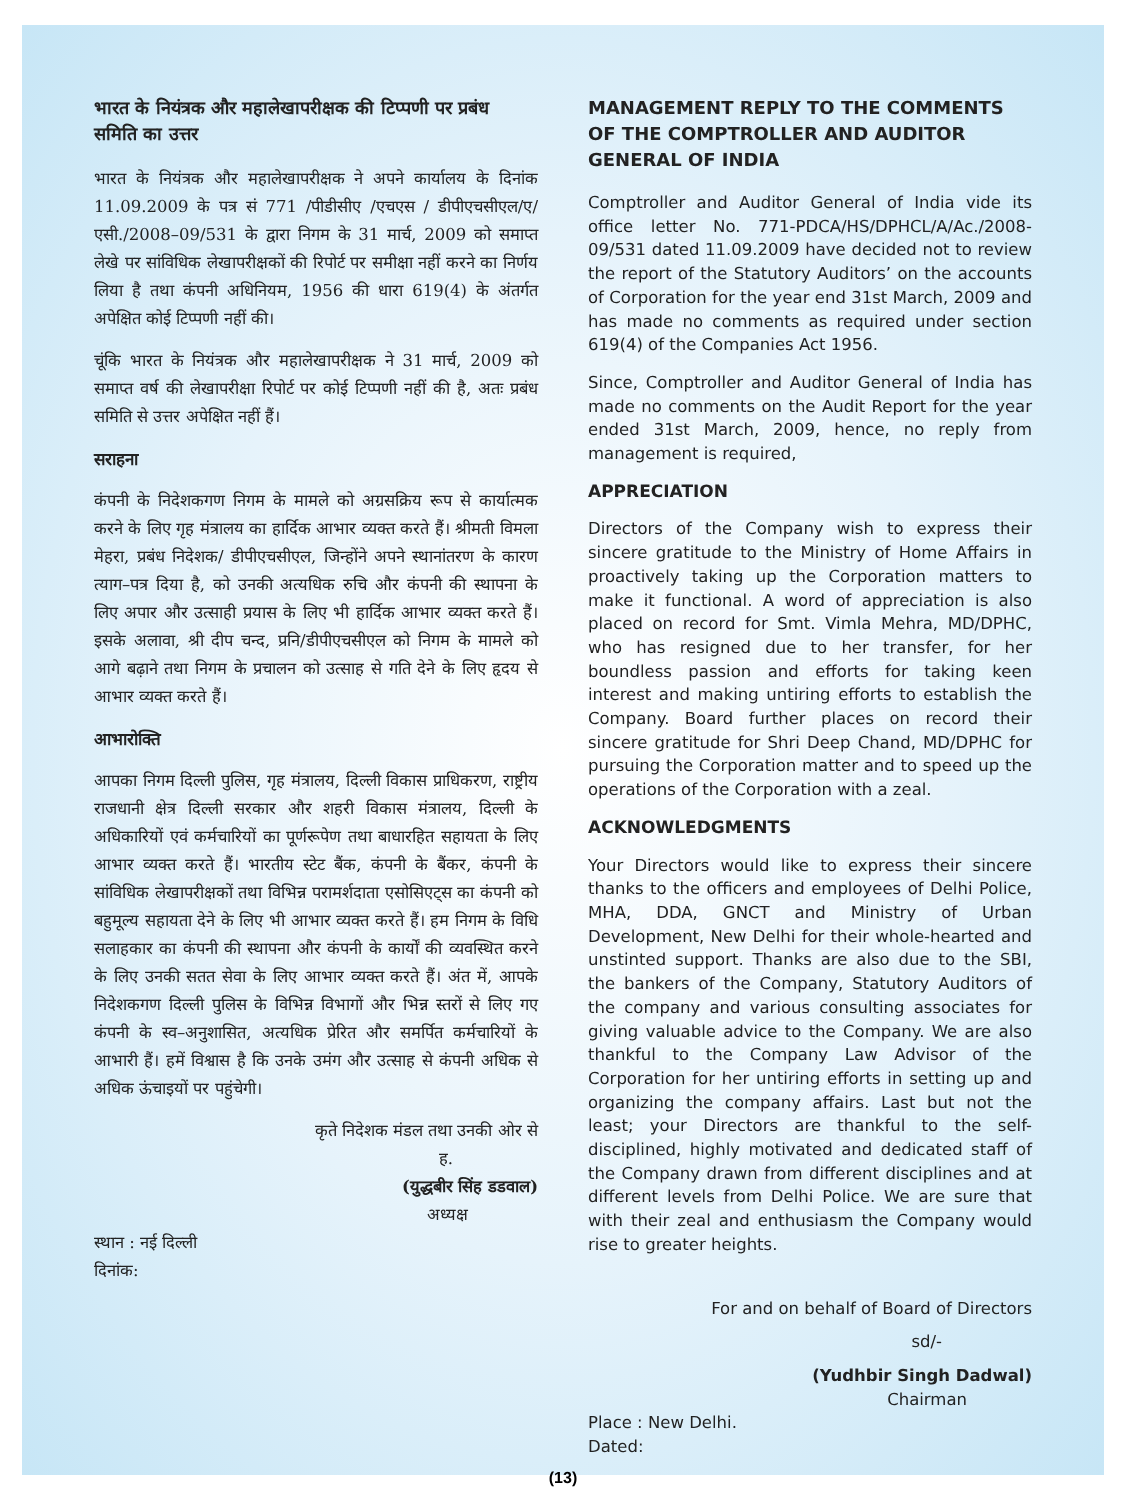भारत के नियंत्रक और महालेखापरीक्षक की टिप्पणी पर प्रबंध समिति का उत्तर
भारत के नियंत्रक और महालेखापरीक्षक ने अपने कार्यालय के दिनांक 11.09.2009 के पत्र सं 771 /पीडीसीए /एचएस / डीपीएचसीएल/ए/एसी./2008–09/531 के द्वारा निगम के 31 मार्च, 2009 को समाप्त लेखे पर सांविधिक लेखापरीक्षकों की रिपोर्ट पर समीक्षा नहीं करने का निर्णय लिया है तथा कंपनी अधिनियम, 1956 की धारा 619(4) के अंतर्गत अपेक्षित कोई टिप्पणी नहीं की।
चूंकि भारत के नियंत्रक और महालेखापरीक्षक ने 31 मार्च, 2009 को समाप्त वर्ष की लेखापरीक्षा रिपोर्ट पर कोई टिप्पणी नहीं की है, अतः प्रबंध समिति से उत्तर अपेक्षित नहीं हैं।
सराहना
कंपनी के निदेशकगण निगम के मामले को अग्रसक्रिय रूप से कार्यात्मक करने के लिए गृह मंत्रालय का हार्दिक आभार व्यक्त करते हैं। श्रीमती विमला मेहरा, प्रबंध निदेशक/ डीपीएचसीएल, जिन्होंने अपने स्थानांतरण के कारण त्याग–पत्र दिया है, को उनकी अत्यधिक रुचि और कंपनी की स्थापना के लिए अपार और उत्साही प्रयास के लिए भी हार्दिक आभार व्यक्त करते हैं। इसके अलावा, श्री दीप चन्द, प्रनि/डीपीएचसीएल को निगम के मामले को आगे बढ़ाने तथा निगम के प्रचालन को उत्साह से गति देने के लिए हृदय से आभार व्यक्त करते हैं।
आभारोक्ति
आपका निगम दिल्ली पुलिस, गृह मंत्रालय, दिल्ली विकास प्राधिकरण, राष्ट्रीय राजधानी क्षेत्र दिल्ली सरकार और शहरी विकास मंत्रालय, दिल्ली के अधिकारियों एवं कर्मचारियों का पूर्णरूपेण तथा बाधारहित सहायता के लिए आभार व्यक्त करते हैं। भारतीय स्टेट बैंक, कंपनी के बैंकर, कंपनी के सांविधिक लेखापरीक्षकों तथा विभिन्न परामर्शदाता एसोसिएट्स का कंपनी को बहुमूल्य सहायता देने के लिए भी आभार व्यक्त करते हैं। हम निगम के विधि सलाहकार का कंपनी की स्थापना और कंपनी के कार्यों की व्यवस्थित करने के लिए उनकी सतत सेवा के लिए आभार व्यक्त करते हैं। अंत में, आपके निदेशकगण दिल्ली पुलिस के विभिन्न विभागों और भिन्न स्तरों से लिए गए कंपनी के स्व–अनुशासित, अत्यधिक प्रेरित और समर्पित कर्मचारियों के आभारी हैं। हमें विश्वास है कि उनके उमंग और उत्साह से कंपनी अधिक से अधिक ऊंचाइयों पर पहुंचेगी।
कृते निदेशक मंडल तथा उनकी ओर से
ह.
(युद्धबीर सिंह डडवाल)
अध्यक्ष
स्थान : नई दिल्ली
दिनांक:
MANAGEMENT REPLY TO THE COMMENTS OF THE COMPTROLLER AND AUDITOR GENERAL OF INDIA
Comptroller and Auditor General of India vide its office letter No. 771-PDCA/HS/DPHCL/A/Ac./2008-09/531 dated 11.09.2009 have decided not to review the report of the Statutory Auditors’ on the accounts of Corporation for the year end 31st March, 2009 and has made no comments as required under section 619(4) of the Companies Act 1956.
Since, Comptroller and Auditor General of India has made no comments on the Audit Report for the year ended 31st March, 2009, hence, no reply from management is required,
APPRECIATION
Directors of the Company wish to express their sincere gratitude to the Ministry of Home Affairs in proactively taking up the Corporation matters to make it functional. A word of appreciation is also placed on record for Smt. Vimla Mehra, MD/DPHC, who has resigned due to her transfer, for her boundless passion and efforts for taking keen interest and making untiring efforts to establish the Company. Board further places on record their sincere gratitude for Shri Deep Chand, MD/DPHC for pursuing the Corporation matter and to speed up the operations of the Corporation with a zeal.
ACKNOWLEDGMENTS
Your Directors would like to express their sincere thanks to the officers and employees of Delhi Police, MHA, DDA, GNCT and Ministry of Urban Development, New Delhi for their whole-hearted and unstinted support. Thanks are also due to the SBI, the bankers of the Company, Statutory Auditors of the company and various consulting associates for giving valuable advice to the Company. We are also thankful to the Company Law Advisor of the Corporation for her untiring efforts in setting up and organizing the company affairs. Last but not the least; your Directors are thankful to the self-disciplined, highly motivated and dedicated staff of the Company drawn from different disciplines and at different levels from Delhi Police. We are sure that with their zeal and enthusiasm the Company would rise to greater heights.
For and on behalf of Board of Directors
sd/-
(Yudhbir Singh Dadwal)
Chairman
Place : New Delhi.
Dated:
(13)